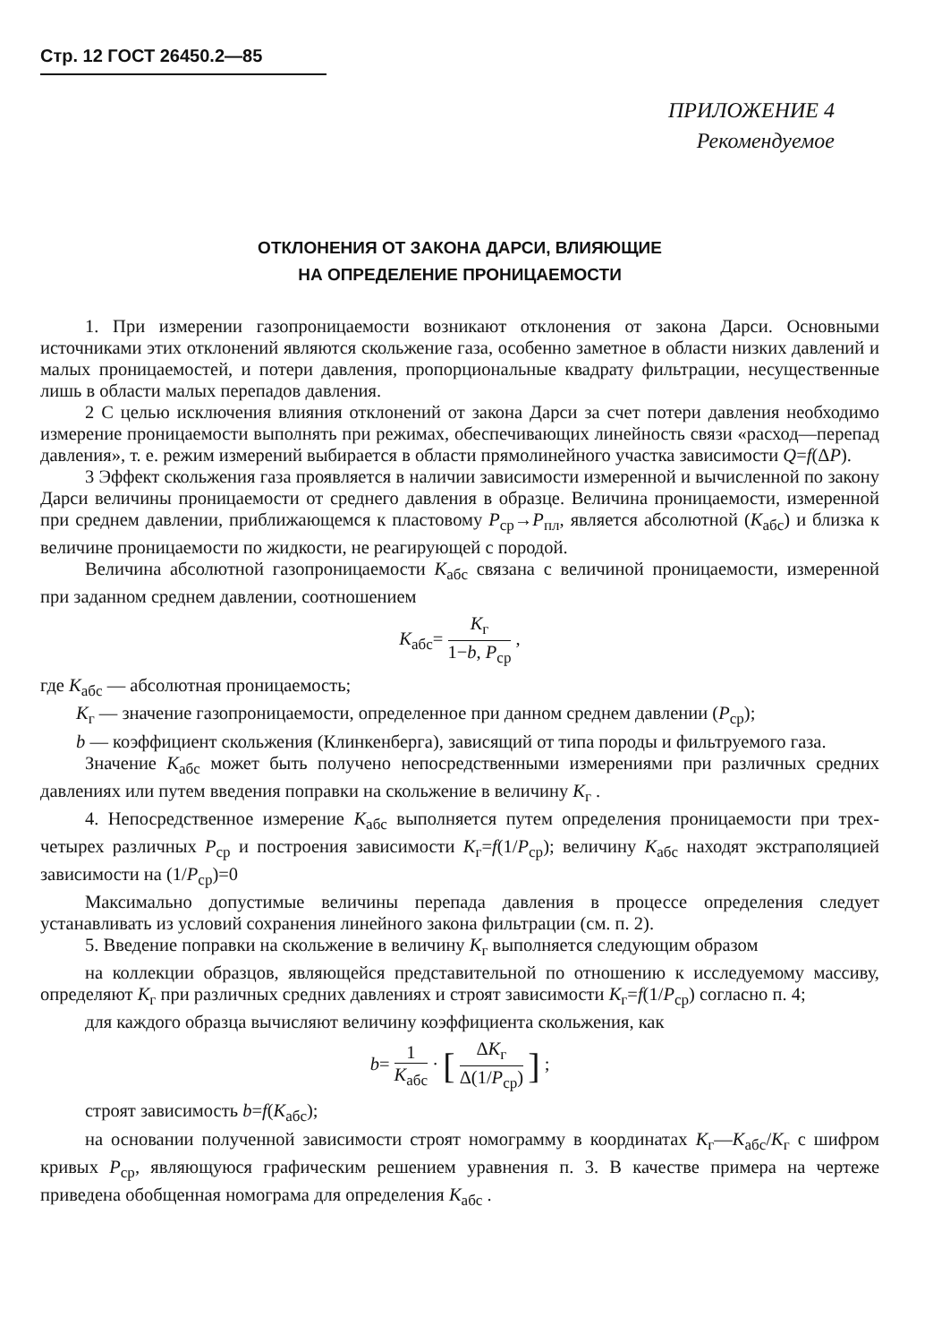Стр. 12 ГОСТ 26450.2—85
ПРИЛОЖЕНИЕ 4
Рекомендуемое
ОТКЛОНЕНИЯ ОТ ЗАКОНА ДАРСИ, ВЛИЯЮЩИЕ
НА ОПРЕДЕЛЕНИЕ ПРОНИЦАЕМОСТИ
1. При измерении газопроницаемости возникают отклонения от закона Дарси. Основными источниками этих отклонений являются скольжение газа, особенно заметное в области низких давлений и малых проницаемостей, и потери давления, пропорциональные квадрату фильтрации, несущественные лишь в области малых перепадов давления.
2 С целью исключения влияния отклонений от закона Дарси за счет потери давления необходимо измерение проницаемости выполнять при режимах, обеспечивающих линейность связи «расход—перепад давления», т. е. режим измерений выбирается в области прямолинейного участка зависимости Q=f(ΔP).
3 Эффект скольжения газа проявляется в наличии зависимости измеренной и вычисленной по закону Дарси величины проницаемости от среднего давления в образце. Величина проницаемости, измеренной при среднем давлении, приближающемся к пластовому P<sub>ср</sub>→P<sub>пл</sub>, является абсолютной (K<sub>абс</sub>) и близка к величине проницаемости по жидкости, не реагирующей с породой.
Величина абсолютной газопроницаемости K<sub>абс</sub> связана с величиной проницаемости, измеренной при заданном среднем давлении, соотношением
K<sub>абс</sub>= K<sub>г</sub> 1−b, P<sub>ср</sub> ,
где K<sub>абс</sub> — абсолютная проницаемость;
K<sub>г</sub> — значение газопроницаемости, определенное при данном среднем давлении (P<sub>ср</sub>);
b — коэффициент скольжения (Клинкенберга), зависящий от типа породы и фильтруемого газа.
Значение K<sub>абс</sub> может быть получено непосредственными измерениями при различных средних давлениях или путем введения поправки на скольжение в величину K<sub>г</sub> .
4. Непосредственное измерение K<sub>абс</sub> выполняется путем определения проницаемости при трех-четырех различных P<sub>ср</sub> и построения зависимости K<sub>г</sub>=f(1/P<sub>ср</sub>); величину K<sub>абс</sub> находят экстраполяцией зависимости на (1/P<sub>ср</sub>)=0
Максимально допустимые величины перепада давления в процессе определения следует устанавливать из условий сохранения линейного закона фильтрации (см. п. 2).
5. Введение поправки на скольжение в величину K<sub>г</sub> выполняется следующим образом
на коллекции образцов, являющейся представительной по отношению к исследуемому массиву, определяют K<sub>г</sub> при различных средних давлениях и строят зависимости K<sub>г</sub>=f(1/P<sub>ср</sub>) согласно п. 4;
для каждого образца вычисляют величину коэффициента скольжения, как
b= 1 K<sub>абс</sub> · [ ΔK<sub>г</sub> Δ(1/P<sub>ср</sub>) ] ;
строят зависимость b=f(K<sub>абс</sub>);
на основании полученной зависимости строят номограмму в координатах K<sub>г</sub>—K<sub>абс</sub>/K<sub>г</sub> с шифром кривых P<sub>ср</sub>, являющуюся графическим решением уравнения п. 3. В качестве примера на чертеже приведена обобщенная номограма для определения K<sub>абс</sub> .